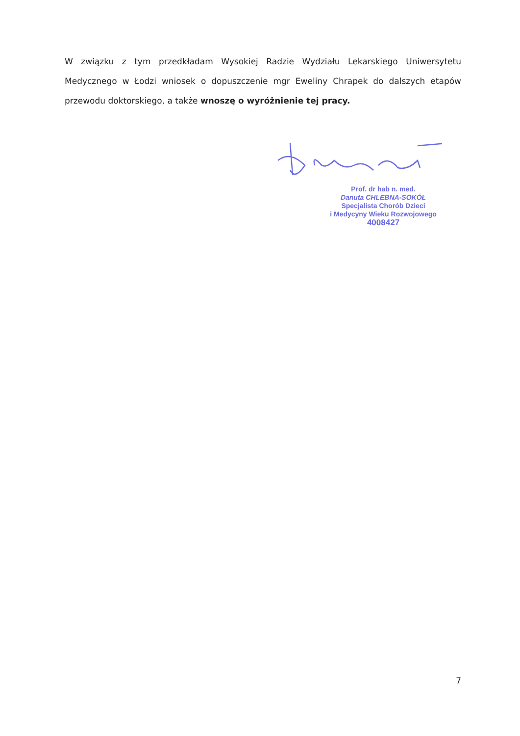W związku z tym przedkładam Wysokiej Radzie Wydziału Lekarskiego Uniwersytetu Medycznego w Łodzi wniosek o dopuszczenie mgr Eweliny Chrapek do dalszych etapów przewodu doktorskiego, a także wnoszę o wyróżnienie tej pracy.
Prof. dr hab n. med.
Danuta CHLEBNA-SOKÓŁ
Specjalista Chorób Dzieci
i Medycyny Wieku Rozwojowego
4008427
7